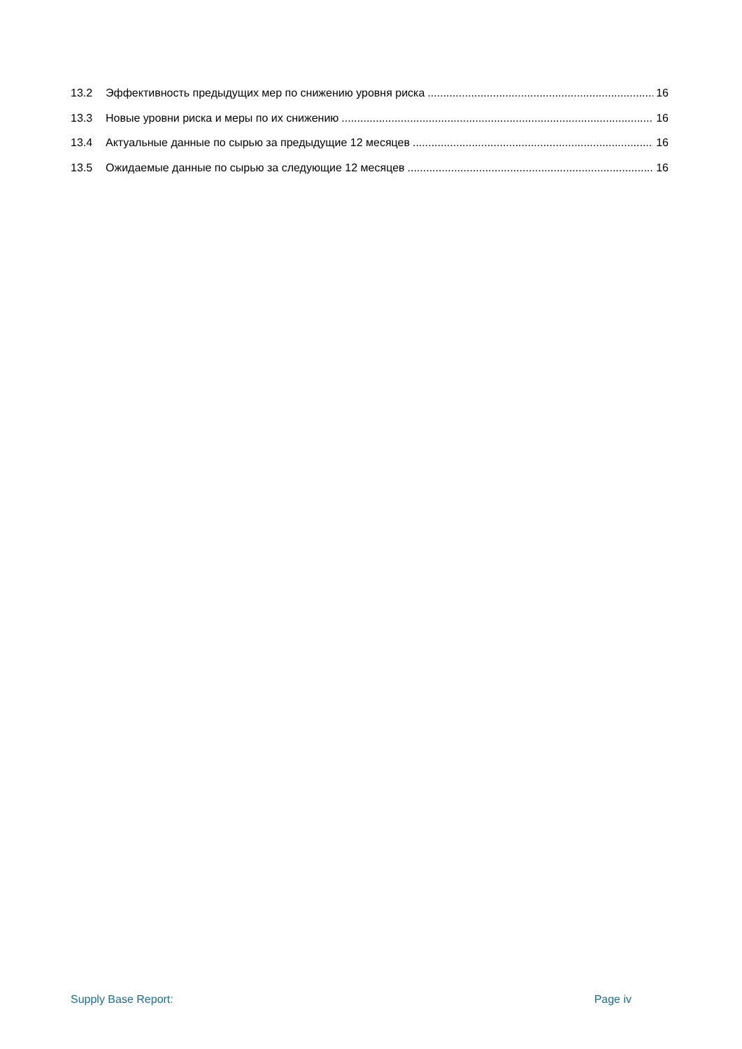13.2 Эффективность предыдущих мер по снижению уровня риска 16
13.3 Новые уровни риска и меры по их снижению 16
13.4 Актуальные данные по сырью за предыдущие 12 месяцев 16
13.5 Ожидаемые данные по сырью за следующие 12 месяцев 16
Supply Base Report: Page iv